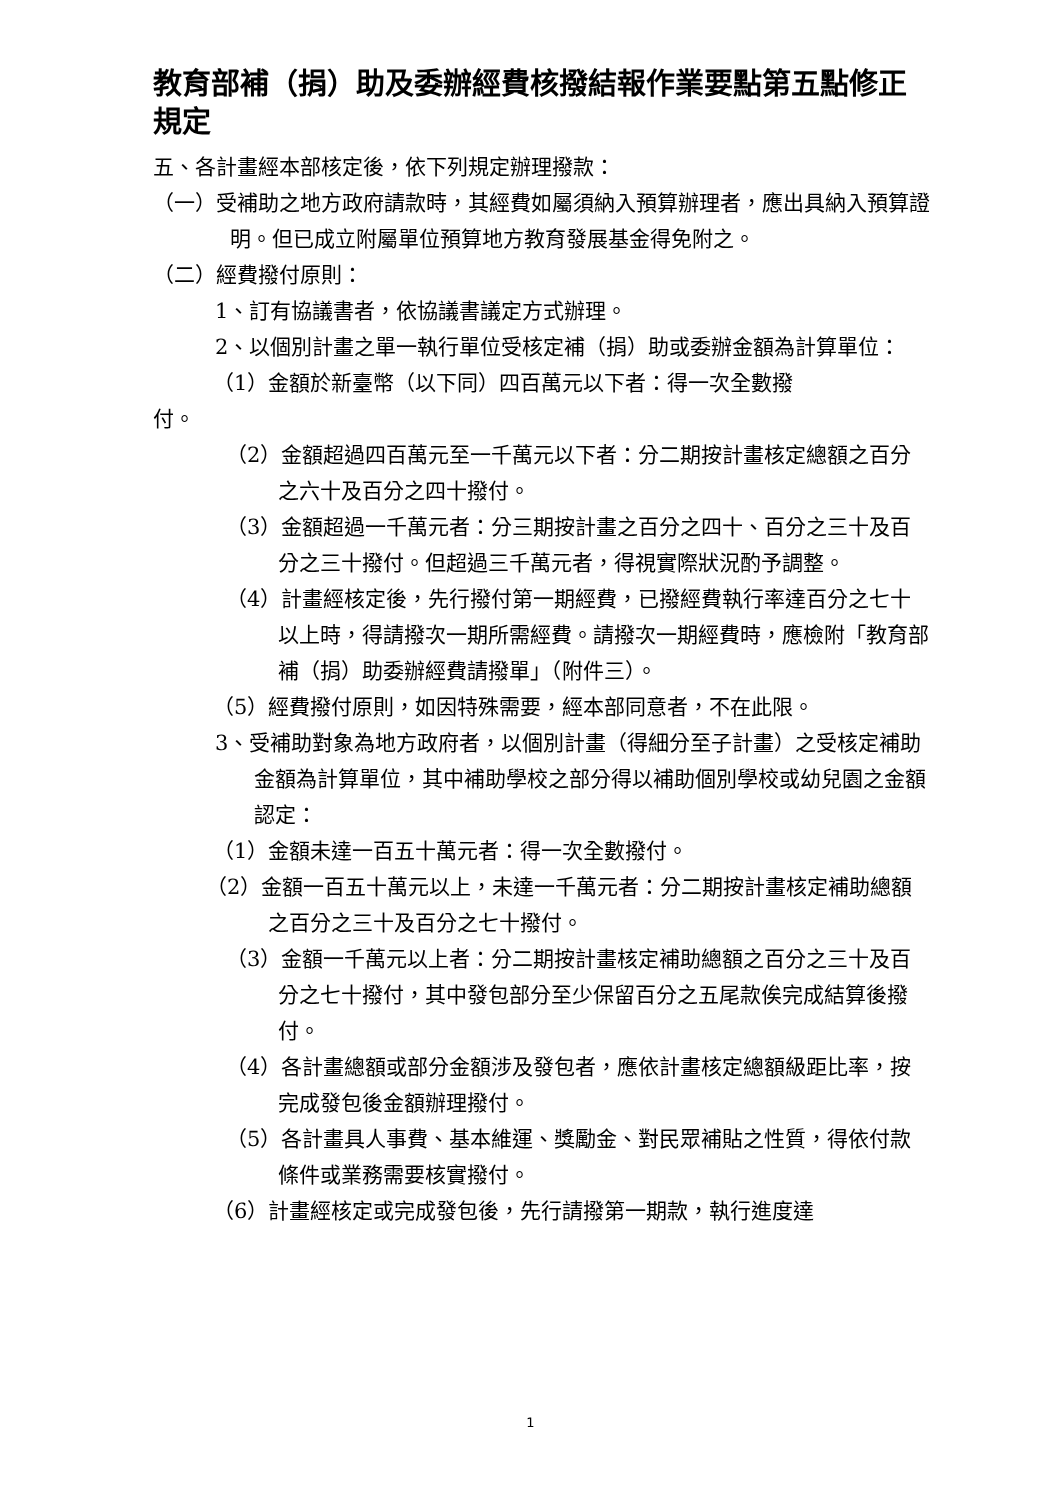教育部補（捐）助及委辦經費核撥結報作業要點第五點修正規定
五、各計畫經本部核定後，依下列規定辦理撥款：
（一）受補助之地方政府請款時，其經費如屬須納入預算辦理者，應出具納入預算證明。但已成立附屬單位預算地方教育發展基金得免附之。
（二）經費撥付原則：
1、訂有協議書者，依協議書議定方式辦理。
2、以個別計畫之單一執行單位受核定補（捐）助或委辦金額為計算單位：
（1）金額於新臺幣（以下同）四百萬元以下者：得一次全數撥
付。
（2）金額超過四百萬元至一千萬元以下者：分二期按計畫核定總額之百分之六十及百分之四十撥付。
（3）金額超過一千萬元者：分三期按計畫之百分之四十、百分之三十及百分之三十撥付。但超過三千萬元者，得視實際狀況酌予調整。
（4）計畫經核定後，先行撥付第一期經費，已撥經費執行率達百分之七十以上時，得請撥次一期所需經費。請撥次一期經費時，應檢附「教育部補（捐）助委辦經費請撥單」（附件三）。
（5）經費撥付原則，如因特殊需要，經本部同意者，不在此限。
3、受補助對象為地方政府者，以個別計畫（得細分至子計畫）之受核定補助金額為計算單位，其中補助學校之部分得以補助個別學校或幼兒園之金額認定：
（1）金額未達一百五十萬元者：得一次全數撥付。
（2）金額一百五十萬元以上，未達一千萬元者：分二期按計畫核定補助總額之百分之三十及百分之七十撥付。
（3）金額一千萬元以上者：分二期按計畫核定補助總額之百分之三十及百分之七十撥付，其中發包部分至少保留百分之五尾款俟完成結算後撥付。
（4）各計畫總額或部分金額涉及發包者，應依計畫核定總額級距比率，按完成發包後金額辦理撥付。
（5）各計畫具人事費、基本維運、獎勵金、對民眾補貼之性質，得依付款條件或業務需要核實撥付。
（6）計畫經核定或完成發包後，先行請撥第一期款，執行進度達
1